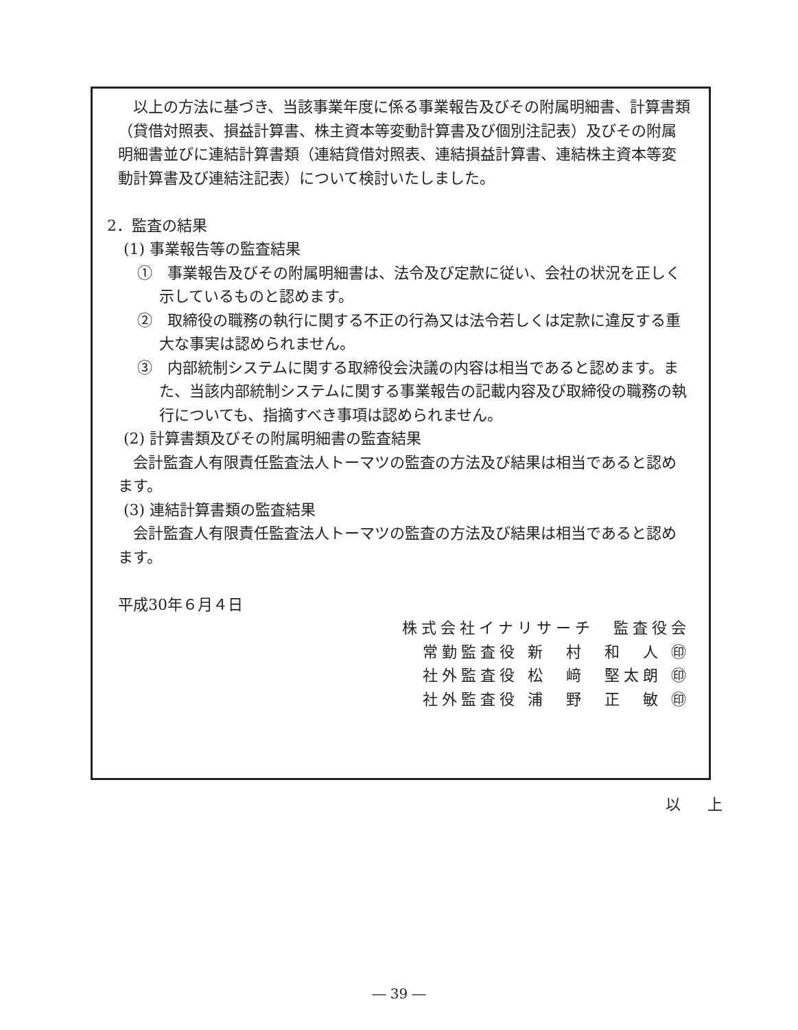以上の方法に基づき、当該事業年度に係る事業報告及びその附属明細書、計算書類（貸借対照表、損益計算書、株主資本等変動計算書及び個別注記表）及びその附属明細書並びに連結計算書類（連結貸借対照表、連結損益計算書、連結株主資本等変動計算書及び連結注記表）について検討いたしました。
2．監査の結果
(1) 事業報告等の監査結果
①　事業報告及びその附属明細書は、法令及び定款に従い、会社の状況を正しく示しているものと認めます。
②　取締役の職務の執行に関する不正の行為又は法令若しくは定款に違反する重大な事実は認められません。
③　内部統制システムに関する取締役会決議の内容は相当であると認めます。また、当該内部統制システムに関する事業報告の記載内容及び取締役の職務の執行についても、指摘すべき事項は認められません。
(2) 計算書類及びその附属明細書の監査結果
会計監査人有限責任監査法人トーマツの監査の方法及び結果は相当であると認めます。
(3) 連結計算書類の監査結果
会計監査人有限責任監査法人トーマツの監査の方法及び結果は相当であると認めます。
平成30年６月４日
株式会社イナリサーチ　監査役会
常勤監査役 新　村　和　人 ㊞
社外監査役 松　﨑　堅太朗 ㊞
社外監査役 浦　野　正　敏 ㊞
以 上
― 39 ―